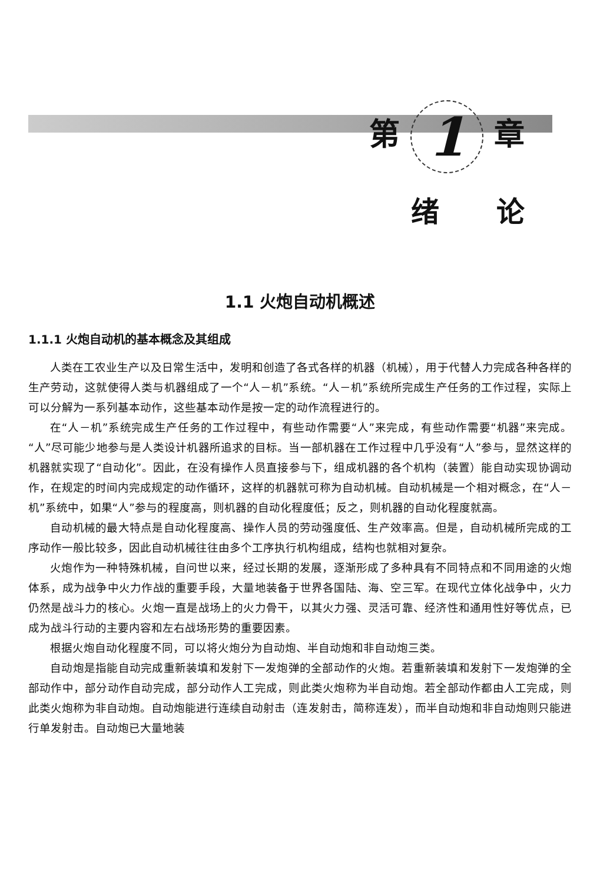第 1 章
绪 论
1.1 火炮自动机概述
1.1.1 火炮自动机的基本概念及其组成
人类在工农业生产以及日常生活中，发明和创造了各式各样的机器（机械），用于代替人力完成各种各样的生产劳动，这就使得人类与机器组成了一个“人－机”系统。“人－机”系统所完成生产任务的工作过程，实际上可以分解为一系列基本动作，这些基本动作是按一定的动作流程进行的。
在“人－机”系统完成生产任务的工作过程中，有些动作需要“人”来完成，有些动作需要“机器”来完成。“人”尽可能少地参与是人类设计机器所追求的目标。当一部机器在工作过程中几乎没有“人”参与，显然这样的机器就实现了“自动化”。因此，在没有操作人员直接参与下，组成机器的各个机构（装置）能自动实现协调动作，在规定的时间内完成规定的动作循环，这样的机器就可称为自动机械。自动机械是一个相对概念，在“人－机”系统中，如果“人”参与的程度高，则机器的自动化程度低；反之，则机器的自动化程度就高。
自动机械的最大特点是自动化程度高、操作人员的劳动强度低、生产效率高。但是，自动机械所完成的工序动作一般比较多，因此自动机械往往由多个工序执行机构组成，结构也就相对复杂。
火炮作为一种特殊机械，自问世以来，经过长期的发展，逐渐形成了多种具有不同特点和不同用途的火炮体系，成为战争中火力作战的重要手段，大量地装备于世界各国陆、海、空三军。在现代立体化战争中，火力仍然是战斗力的核心。火炮一直是战场上的火力骨干，以其火力强、灵活可靠、经济性和通用性好等优点，已成为战斗行动的主要内容和左右战场形势的重要因素。
根据火炮自动化程度不同，可以将火炮分为自动炮、半自动炮和非自动炮三类。
自动炮是指能自动完成重新装填和发射下一发炮弹的全部动作的火炮。若重新装填和发射下一发炮弹的全部动作中，部分动作自动完成，部分动作人工完成，则此类火炮称为半自动炮。若全部动作都由人工完成，则此类火炮称为非自动炮。自动炮能进行连续自动射击（连发射击，简称连发），而半自动炮和非自动炮则只能进行单发射击。自动炮已大量地装